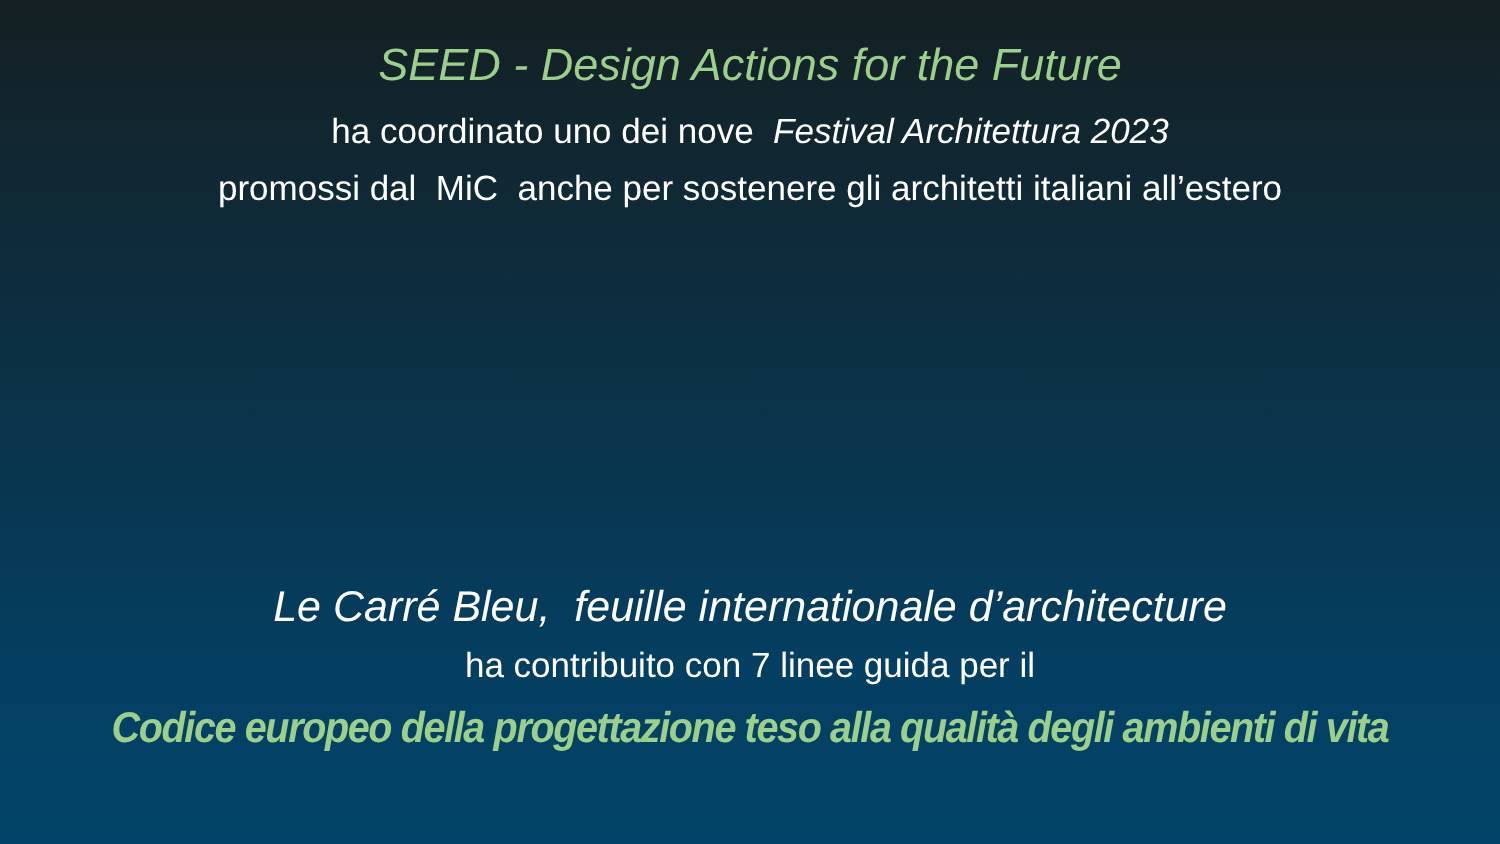SEED - Design Actions for the Future
ha coordinato uno dei nove Festival Architettura 2023
promossi dal MiC anche per sostenere gli architetti italiani all’estero
Le Carré Bleu, feuille internationale d’architecture
ha contribuito con 7 linee guida per il
Codice europeo della progettazione teso alla qualità degli ambienti di vita